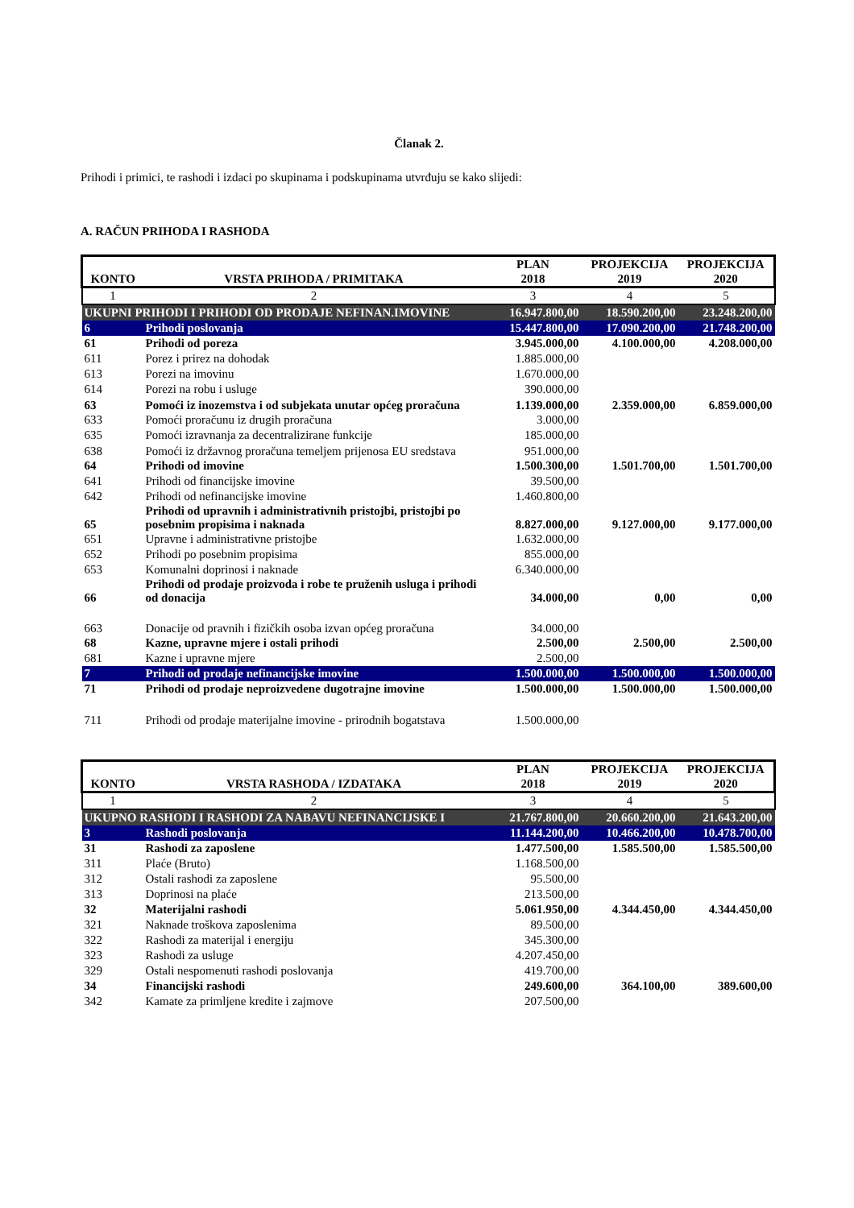Članak 2.
Prihodi i primici, te rashodi i izdaci po skupinama i podskupinama utvrđuju se kako slijedi:
A. RAČUN PRIHODA I RASHODA
| KONTO | VRSTA PRIHODA / PRIMITAKA | PLAN 2018 | PROJEKCIJA 2019 | PROJEKCIJA 2020 |
| --- | --- | --- | --- | --- |
| 1 | 2 | 3 | 4 | 5 |
| UKUPNI PRIHODI I PRIHODI OD PRODAJE NEFINAN.IMOVINE | | 16.947.800,00 | 18.590.200,00 | 23.248.200,00 |
| 6 | Prihodi poslovanja | 15.447.800,00 | 17.090.200,00 | 21.748.200,00 |
| 61 | Prihodi od poreza | 3.945.000,00 | 4.100.000,00 | 4.208.000,00 |
| 611 | Porez i prirez na dohodak | 1.885.000,00 | | |
| 613 | Porezi na imovinu | 1.670.000,00 | | |
| 614 | Porezi na robu i usluge | 390.000,00 | | |
| 63 | Pomoći iz inozemstva i od subjekata unutar općeg proračuna | 1.139.000,00 | 2.359.000,00 | 6.859.000,00 |
| 633 | Pomoći proračunu iz drugih proračuna | 3.000,00 | | |
| 635 | Pomoći izravnanja za decentralizirane funkcije | 185.000,00 | | |
| 638 | Pomoći iz državnog proračuna temeljem prijenosa EU sredstava | 951.000,00 | | |
| 64 | Prihodi od imovine | 1.500.300,00 | 1.501.700,00 | 1.501.700,00 |
| 641 | Prihodi od financijske imovine | 39.500,00 | | |
| 642 | Prihodi od nefinancijske imovine | 1.460.800,00 | | |
| 65 | Prihodi od upravnih i administrativnih pristojbi, pristojbi po posebnim propisima i naknada | 8.827.000,00 | 9.127.000,00 | 9.177.000,00 |
| 651 | Upravne i administrativne pristojbe | 1.632.000,00 | | |
| 652 | Prihodi po posebnim propisima | 855.000,00 | | |
| 653 | Komunalni doprinosi i naknade | 6.340.000,00 | | |
| 66 | Prihodi od prodaje proizvoda i robe te pruženih usluga i prihodi od donacija | 34.000,00 | 0,00 | 0,00 |
| 663 | Donacije od pravnih i fizičkih osoba izvan općeg proračuna | 34.000,00 | | |
| 68 | Kazne, upravne mjere i ostali prihodi | 2.500,00 | 2.500,00 | 2.500,00 |
| 681 | Kazne i upravne mjere | 2.500,00 | | |
| 7 | Prihodi od prodaje nefinancijske imovine | 1.500.000,00 | 1.500.000,00 | 1.500.000,00 |
| 71 | Prihodi od prodaje neproizvedene dugotrajne imovine | 1.500.000,00 | 1.500.000,00 | 1.500.000,00 |
| 711 | Prihodi od prodaje materijalne imovine - prirodnih bogatstava | 1.500.000,00 | | |
| KONTO | VRSTA RASHODA / IZDATAKA | PLAN 2018 | PROJEKCIJA 2019 | PROJEKCIJA 2020 |
| --- | --- | --- | --- | --- |
| 1 | 2 | 3 | 4 | 5 |
| UKUPNO RASHODI I RASHODI ZA NABAVU NEFINANCIJSKE I | | 21.767.800,00 | 20.660.200,00 | 21.643.200,00 |
| 3 | Rashodi poslovanja | 11.144.200,00 | 10.466.200,00 | 10.478.700,00 |
| 31 | Rashodi za zaposlene | 1.477.500,00 | 1.585.500,00 | 1.585.500,00 |
| 311 | Plaće (Bruto) | 1.168.500,00 | | |
| 312 | Ostali rashodi za zaposlene | 95.500,00 | | |
| 313 | Doprinosi na plaće | 213.500,00 | | |
| 32 | Materijalni rashodi | 5.061.950,00 | 4.344.450,00 | 4.344.450,00 |
| 321 | Naknade troškova zaposlenima | 89.500,00 | | |
| 322 | Rashodi za materijal i energiju | 345.300,00 | | |
| 323 | Rashodi za usluge | 4.207.450,00 | | |
| 329 | Ostali nespomenuti rashodi poslovanja | 419.700,00 | | |
| 34 | Financijski rashodi | 249.600,00 | 364.100,00 | 389.600,00 |
| 342 | Kamate za primljene kredite i zajmove | 207.500,00 | | |